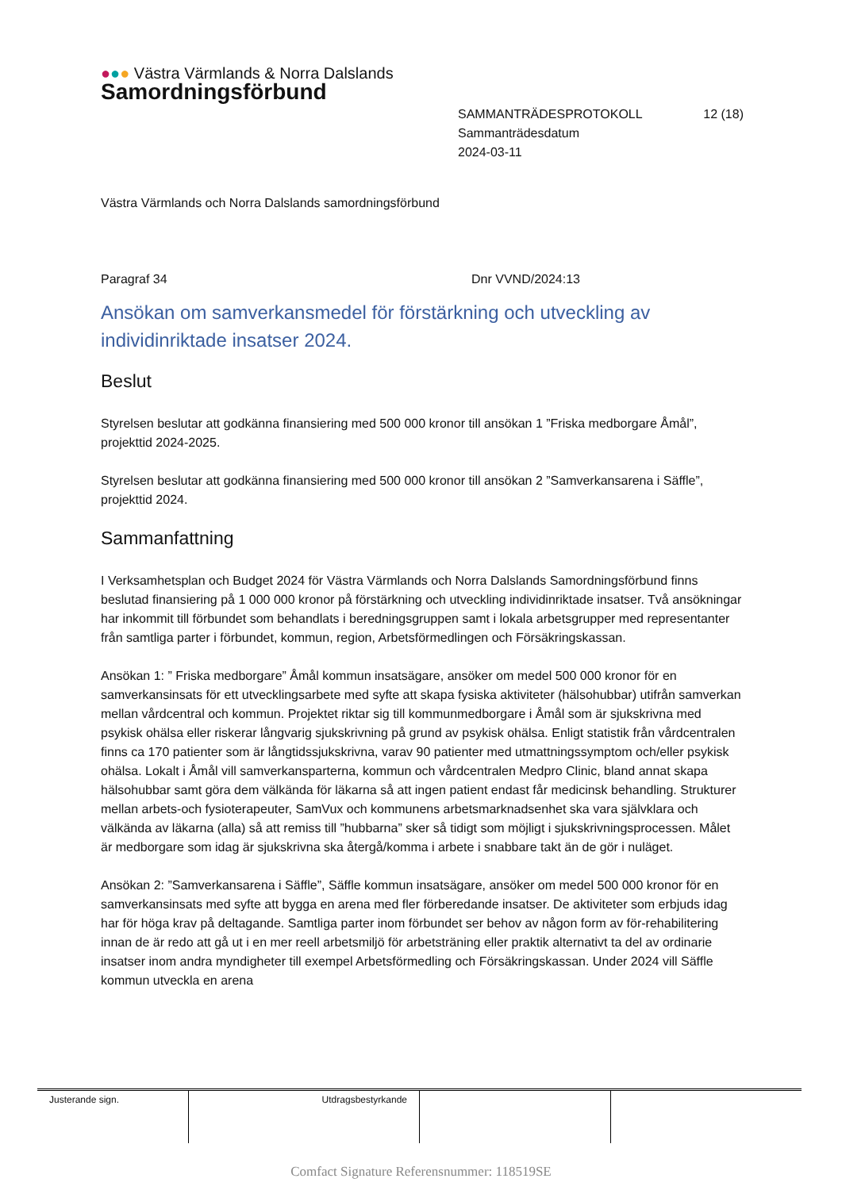●●● Västra Värmlands & Norra Dalslands
Samordningsförbund
SAMMANTRÄDESPROTOKOLL 12 (18)
Sammanträdesdatum
2024-03-11
Västra Värmlands och Norra Dalslands samordningsförbund
Paragraf 34 Dnr VVND/2024:13
Ansökan om samverkansmedel för förstärkning och utveckling av individinriktade insatser 2024.
Beslut
Styrelsen beslutar att godkänna finansiering med 500 000 kronor till ansökan 1 ”Friska medborgare Åmål”, projekttid 2024-2025.
Styrelsen beslutar att godkänna finansiering med 500 000 kronor till ansökan 2 ”Samverkansarena i Säffle”, projekttid 2024.
Sammanfattning
I Verksamhetsplan och Budget 2024 för Västra Värmlands och Norra Dalslands Samordningsförbund finns beslutad finansiering på 1 000 000 kronor på förstärkning och utveckling individinriktade insatser. Två ansökningar har inkommit till förbundet som behandlats i beredningsgruppen samt i lokala arbetsgrupper med representanter från samtliga parter i förbundet, kommun, region, Arbetsförmedlingen och Försäkringskassan.
Ansökan 1: ” Friska medborgare” Åmål kommun insatsägare, ansöker om medel 500 000 kronor för en samverkansinsats för ett utvecklingsarbete med syfte att skapa fysiska aktiviteter (hälsohubbar) utifrån samverkan mellan vårdcentral och kommun. Projektet riktar sig till kommunmedborgare i Åmål som är sjukskrivna med psykisk ohälsa eller riskerar långvarig sjukskrivning på grund av psykisk ohälsa. Enligt statistik från vårdcentralen finns ca 170 patienter som är långtidssjukskrivna, varav 90 patienter med utmattningssymptom och/eller psykisk ohälsa. Lokalt i Åmål vill samverkansparterna, kommun och vårdcentralen Medpro Clinic, bland annat skapa hälsohubbar samt göra dem välkända för läkarna så att ingen patient endast får medicinsk behandling. Strukturer mellan arbets-och fysioterapeuter, SamVux och kommunens arbetsmarknadsenhet ska vara självklara och välkända av läkarna (alla) så att remiss till ”hubbarna” sker så tidigt som möjligt i sjukskrivningsprocessen. Målet är medborgare som idag är sjukskrivna ska återgå/komma i arbete i snabbare takt än de gör i nuläget.
Ansökan 2: ”Samverkansarena i Säffle”, Säffle kommun insatsägare, ansöker om medel 500 000 kronor för en samverkansinsats med syfte att bygga en arena med fler förberedande insatser. De aktiviteter som erbjuds idag har för höga krav på deltagande. Samtliga parter inom förbundet ser behov av någon form av för-rehabilitering innan de är redo att gå ut i en mer reell arbetsmiljö för arbetsträning eller praktik alternativt ta del av ordinarie insatser inom andra myndigheter till exempel Arbetsförmedling och Försäkringskassan. Under 2024 vill Säffle kommun utveckla en arena
| Justerande sign. | Utdragsbestyrkande | | |
Comfact Signature Referensnummer: 118519SE